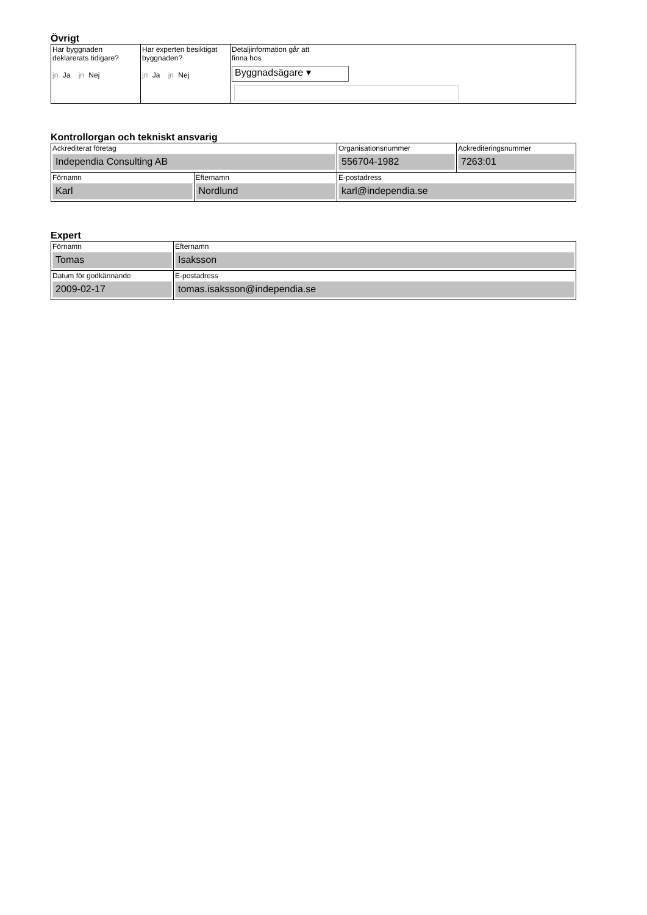Övrigt
| Har byggnaden deklarerats tidigare? jn Ja jn Nej | Har experten besiktigat byggnaden? jn Ja jn Nej | Detaljinformation går att finna hos Byggnadsägare ▾ |
Kontrollorgan och tekniskt ansvarig
| Ackrediterat företag Independia Consulting AB | | Organisationsnummer 556704-1982 | Ackrediteringsnummer 7263:01 |
| Förnamn Karl | Efternamn Nordlund | E-postadress karl@independia.se | |
Expert
| Förnamn Tomas | Efternamn Isaksson |
| Datum för godkännande 2009-02-17 | E-postadress tomas.isaksson@independia.se |